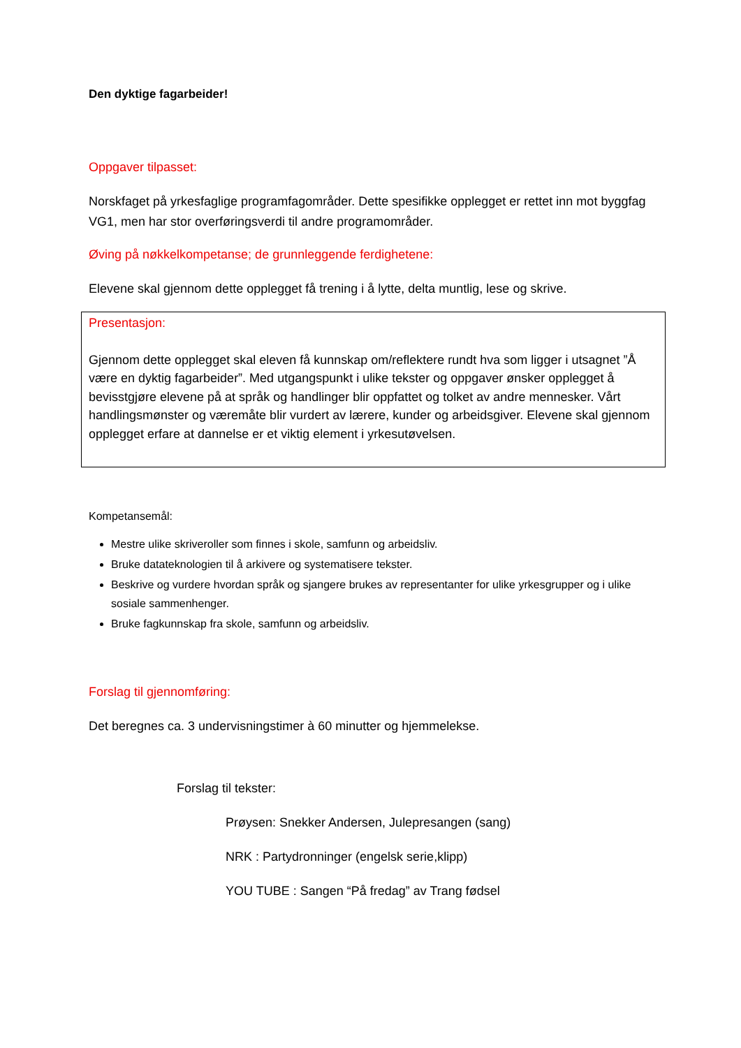Den dyktige fagarbeider!
Oppgaver tilpasset:
Norskfaget på yrkesfaglige programfagområder. Dette spesifikke opplegget er rettet inn mot byggfag VG1, men har stor overføringsverdi til andre programområder.
Øving på nøkkelkompetanse; de grunnleggende ferdighetene:
Elevene skal gjennom dette opplegget få trening i å lytte, delta muntlig, lese og skrive.
Presentasjon:
Gjennom dette opplegget skal eleven få kunnskap om/reflektere rundt hva som ligger i utsagnet ”Å være en dyktig fagarbeider”. Med utgangspunkt i ulike tekster og oppgaver ønsker opplegget å bevisstgjøre elevene på at språk og handlinger blir oppfattet og tolket av andre mennesker. Vårt handlingsmønster og væremåte blir vurdert av lærere, kunder og arbeidsgiver. Elevene skal gjennom opplegget erfare at dannelse er et viktig element i yrkesutøvelsen.
Kompetansemål:
Mestre ulike skriveroller som finnes i skole, samfunn og arbeidsliv.
Bruke datateknologien til å arkivere og systematisere tekster.
Beskrive og vurdere hvordan språk og sjangere brukes av representanter for ulike yrkesgrupper og i ulike sosiale sammenhenger.
Bruke fagkunnskap fra skole, samfunn og arbeidsliv.
Forslag til gjennomføring:
Det beregnes ca. 3 undervisningstimer à 60 minutter og hjemmelekse.
Forslag til tekster:
Prøysen: Snekker Andersen, Julepresangen (sang)
NRK : Partydronninger (engelsk serie,klipp)
YOU TUBE : Sangen “På fredag” av Trang fødsel